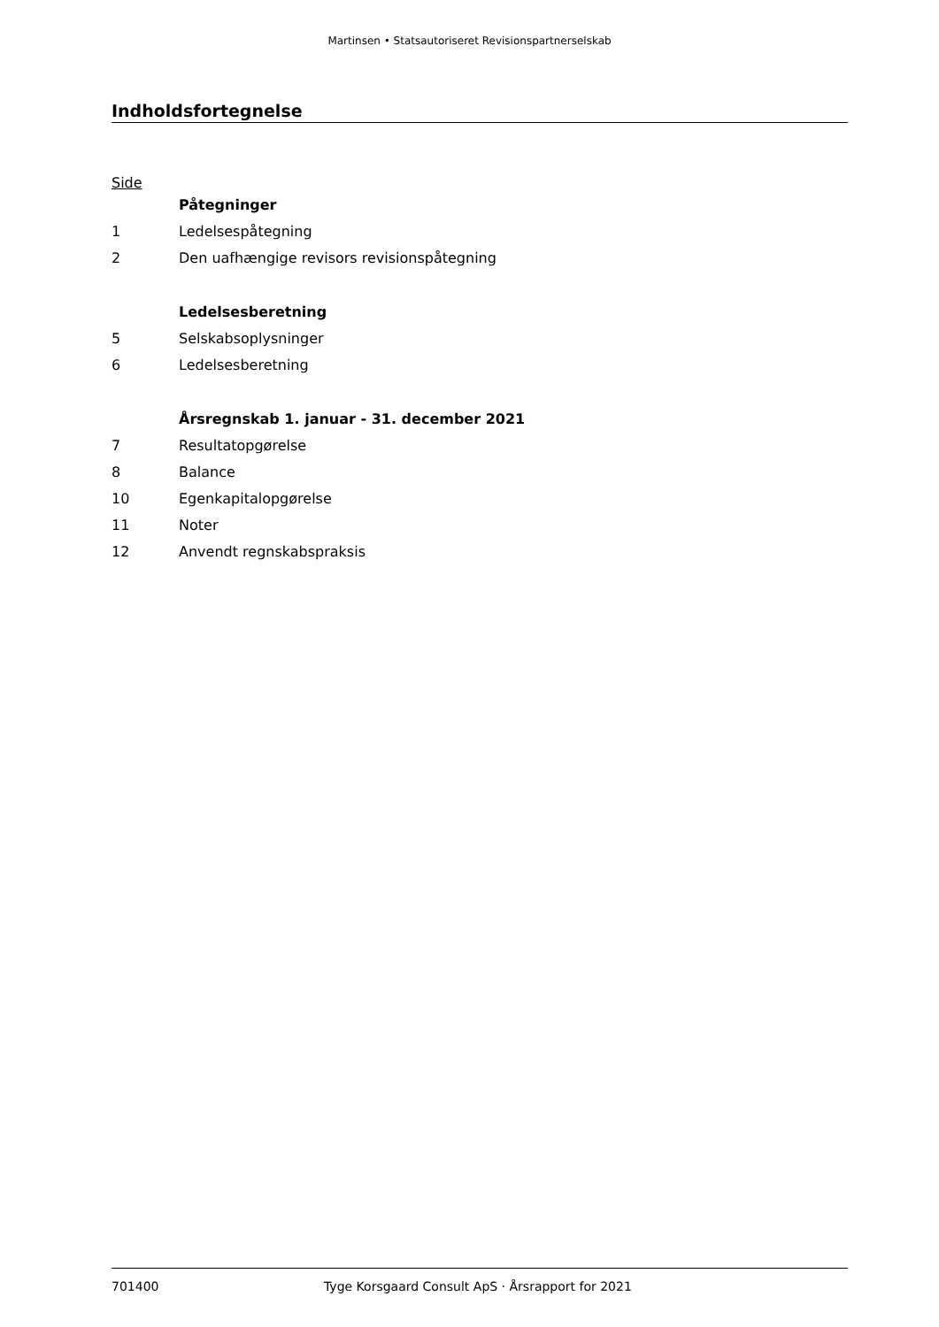Martinsen • Statsautoriseret Revisionspartnerselskab
Indholdsfortegnelse
Side
Påtegninger
1 Ledelsespåtegning
2 Den uafhængige revisors revisionspåtegning
Ledelsesberetning
5 Selskabsoplysninger
6 Ledelsesberetning
Årsregnskab 1. januar - 31. december 2021
7 Resultatopgørelse
8 Balance
10 Egenkapitalopgørelse
11 Noter
12 Anvendt regnskabspraksis
701400 Tyge Korsgaard Consult ApS · Årsrapport for 2021